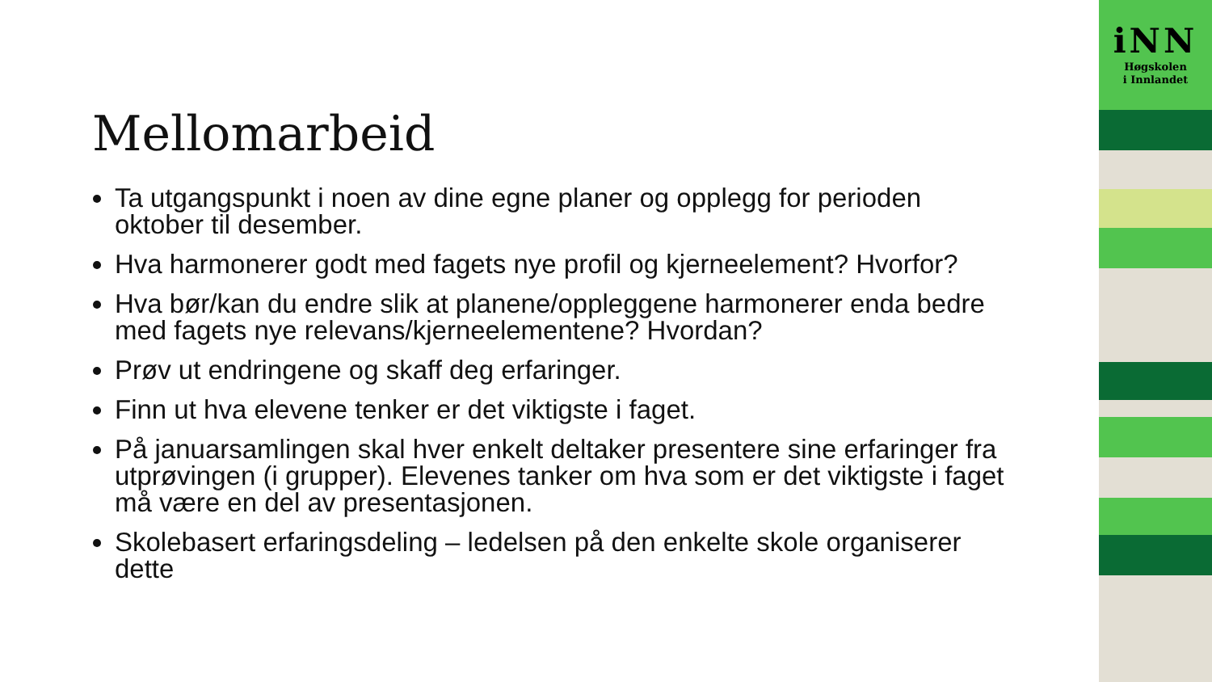Mellomarbeid
Ta utgangspunkt i noen av dine egne planer og opplegg for perioden oktober til desember.
Hva harmonerer godt med fagets nye profil og kjerneelement? Hvorfor?
Hva bør/kan du endre slik at planene/oppleggene harmonerer enda bedre med fagets nye relevans/kjerneelementene? Hvordan?
Prøv ut endringene og skaff deg erfaringer.
Finn ut hva elevene tenker er det viktigste i faget.
På januarsamlingen skal hver enkelt deltaker presentere sine erfaringer fra utprøvingen (i grupper). Elevenes tanker om hva som er det viktigste i faget må være en del av presentasjonen.
Skolebasert erfaringsdeling – ledelsen på den enkelte skole organiserer dette
iNN
Høgskolen
i Innlandet